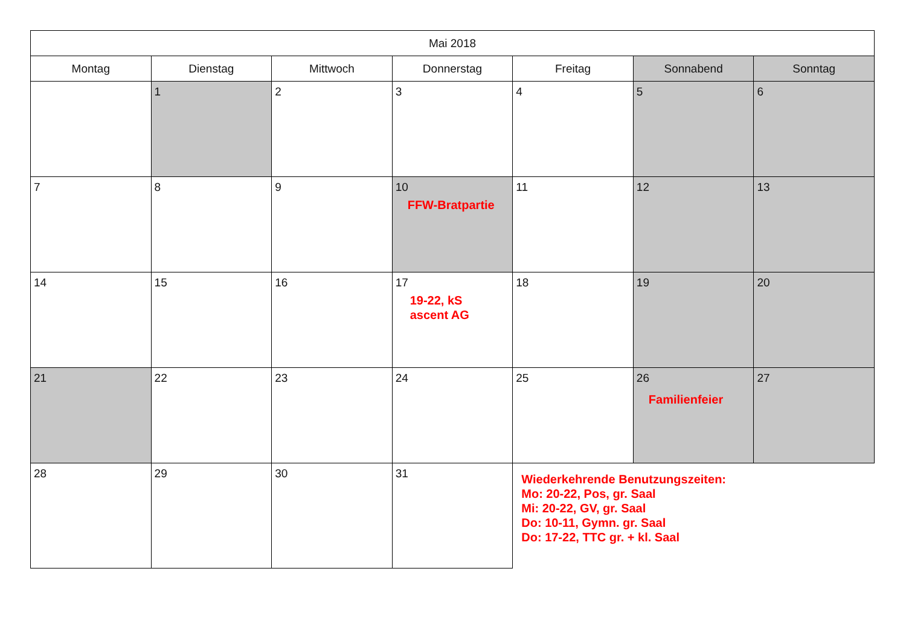| Mai 2018 | | | | | | |
| --- | --- | --- | --- | --- | --- | --- |
| Montag | Dienstag | Mittwoch | Donnerstag | Freitag | Sonnabend | Sonntag |
| | 1 | 2 | 3 | 4 | 5 | 6 |
| 7 | 8 | 9 | 10 FFW-Bratpartie | 11 | 12 | 13 |
| 14 | 15 | 16 | 17 19-22, kS ascent AG | 18 | 19 | 20 |
| 21 | 22 | 23 | 24 | 25 | 26 Familienfeier | 27 |
| 28 | 29 | 30 | 31 | Wiederkehrende Benutzungszeiten: Mo: 20-22, Pos, gr. Saal Mi: 20-22, GV, gr. Saal Do: 10-11, Gymn. gr. Saal Do: 17-22, TTC gr. + kl. Saal | | |